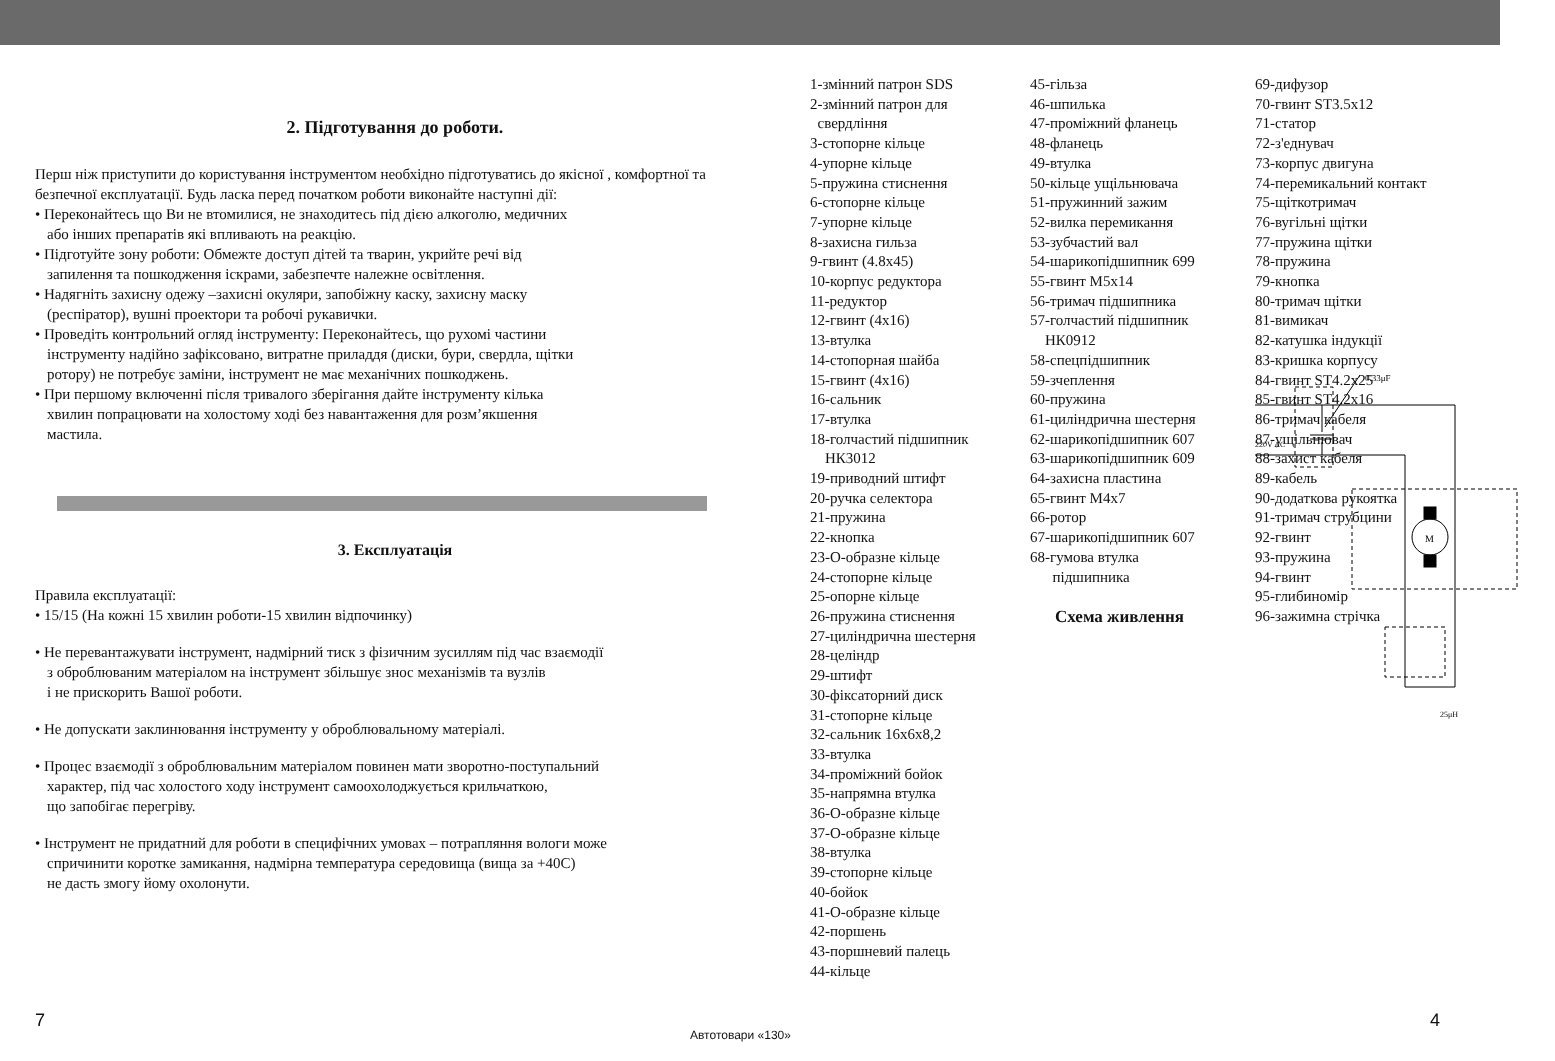2. Підготування до роботи.
Перш ніж приступити до користування інструментом необхідно підготуватись до якісної , комфортної та безпечної експлуатації. Будь ласка перед початком роботи виконайте наступні дії:
• Переконайтесь що Ви не втомилися, не знаходитесь під дією алкоголю, медичних
або інших препаратів які впливають на реакцію.
• Підготуйте зону роботи: Обмежте доступ дітей та тварин, укрийте речі від
запилення та пошкодження іскрами, забезпечте належне освітлення.
• Надягніть захисну одежу –захисні окуляри, запобіжну каску, захисну маску
(респіратор), вушні проектори та робочі рукавички.
• Проведіть контрольний огляд інструменту: Переконайтесь, що рухомі частини
інструменту надійно зафіксовано, витратне приладдя (диски, бури, свердла, щітки
ротору) не потребує заміни, інструмент не має механічних пошкоджень.
• При першому включенні після тривалого зберігання дайте інструменту кілька
хвилин попрацювати на холостому ході без навантаження для розм’якшення
мастила.
3. Експлуатація
Правила експлуатації:
• 15/15 (На кожні 15 хвилин роботи-15 хвилин відпочинку)
• Не перевантажувати інструмент, надмірний тиск з фізичним зусиллям під час взаємодії
з оброблюваним матеріалом на інструмент збільшує знос механізмів та вузлів
і не прискорить Вашої роботи.
• Не допускати заклинювання інструменту у оброблювальному матеріалі.
• Процес взаємодії з оброблювальним матеріалом повинен мати зворотно-поступальний
характер, під час холостого ходу інструмент самоохолоджується крильчаткою,
що запобігає перегріву.
• Інструмент не придатний для роботи в специфічних умовах – потрапляння вологи може
спричинити коротке замикання, надмірна температура середовища (вища за +40С)
не дасть змогу йому охолонути.
1-змінний патрон SDS
2-змінний патрон для
свердління
3-стопорне кільце
4-упорне кільце
5-пружина стиснення
6-стопорне кільце
7-упорне кільце
8-захисна гильза
9-гвинт (4.8х45)
10-корпус редуктора
11-редуктор
12-гвинт (4х16)
13-втулка
14-стопорная шайба
15-гвинт (4х16)
16-сальник
17-втулка
18-голчастий підшипник
НК3012
19-приводний штифт
20-ручка селектора
21-пружина
22-кнопка
23-О-образне кільце
24-стопорне кільце
25-опорне кільце
26-пружина стиснення
27-циліндрична шестерня
28-целіндр
29-штифт
30-фіксаторний диск
31-стопорне кільце
32-сальник 16х6х8,2
33-втулка
34-проміжний бойок
35-напрямна втулка
36-О-образне кільце
37-О-образне кільце
38-втулка
39-стопорне кільце
40-бойок
41-О-образне кільце
42-поршень
43-поршневий палець
44-кільце
45-гільза
46-шпилька
47-проміжний фланець
48-фланець
49-втулка
50-кільце ущільнювача
51-пружинний зажим
52-вилка перемикання
53-зубчастий вал
54-шарикопідшипник 699
55-гвинт М5х14
56-тримач підшипника
57-голчастий підшипник
НК0912
58-спецпідшипник
59-зчеплення
60-пружина
61-циліндрична шестерня
62-шарикопідшипник 607
63-шарикопідшипник 609
64-захисна пластина
65-гвинт М4х7
66-ротор
67-шарикопідшипник 607
68-гумова втулка
підшипника
69-дифузор
70-гвинт ST3.5х12
71-статор
72-з'еднувач
73-корпус двигуна
74-перемикальний контакт
75-щіткотримач
76-вугільні щітки
77-пружина щітки
78-пружина
79-кнопка
80-тримач щітки
81-вимикач
82-катушка індукції
83-кришка корпусу
84-гвинт ST4.2х25
85-гвинт ST4.2х16
86-тримач кабеля
87-ущільнювач
88-захист кабеля
89-кабель
90-додаткова рукоятка
91-тримач струбцини
92-гвинт
93-пружина
94-гвинт
95-глибиномір
96-зажимна стрічка
Схема живлення
0.33μF
220V AC
M
25μH
7
Автотовари «130»
4